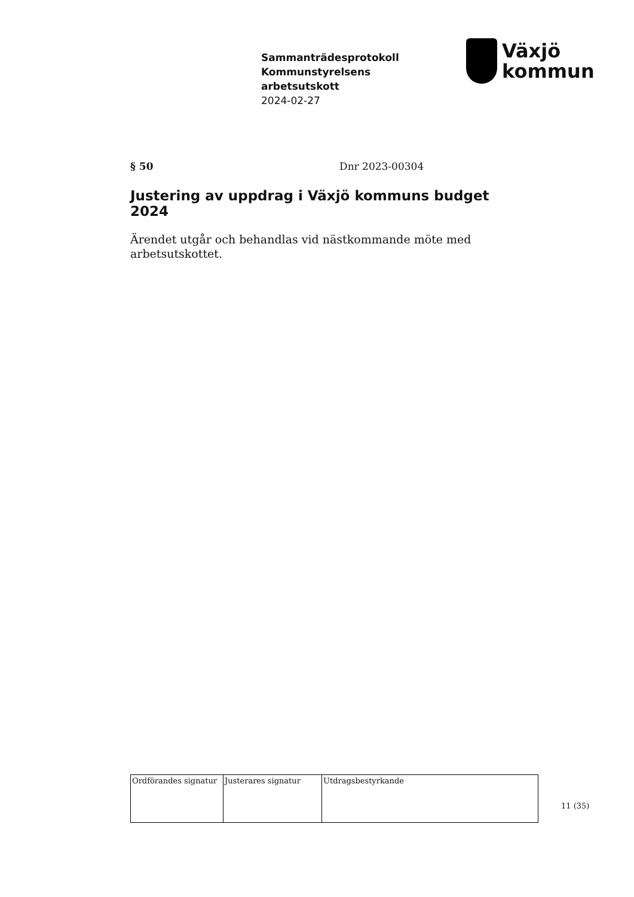Sammanträdesprotokoll
Kommunstyrelsens
arbetsutskott
2024-02-27
Växjö
kommun
§ 50 Dnr 2023-00304
Justering av uppdrag i Växjö kommuns budget 2024
Ärendet utgår och behandlas vid nästkommande möte med arbetsutskottet.
| Ordförandes signatur | Justerares signatur | Utdragsbestyrkande |
11 (35)